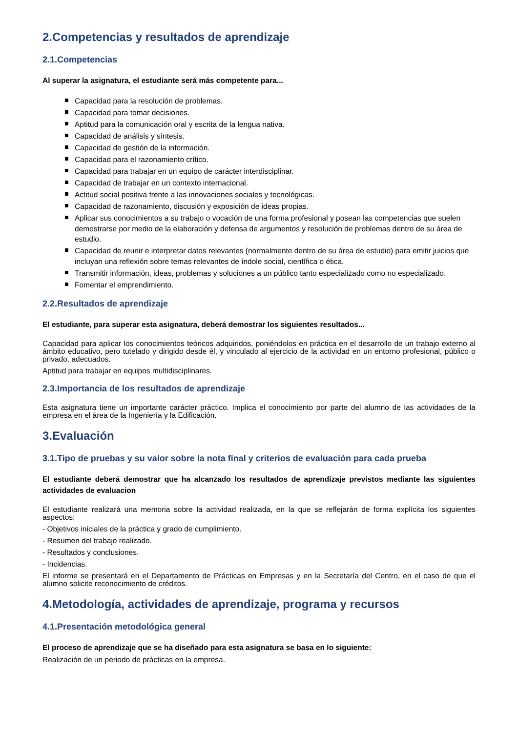2.Competencias y resultados de aprendizaje
2.1.Competencias
Al superar la asignatura, el estudiante será más competente para...
Capacidad para la resolución de problemas.
Capacidad para tomar decisiones.
Aptitud para la comunicación oral y escrita de la lengua nativa.
Capacidad de análisis y síntesis.
Capacidad de gestión de la información.
Capacidad para el razonamiento crítico.
Capacidad para trabajar en un equipo de carácter interdisciplinar.
Capacidad de trabajar en un contexto internacional.
Actitud social positiva frente a las innovaciones sociales y tecnológicas.
Capacidad de razonamiento, discusión y exposición de ideas propias.
Aplicar sus conocimientos a su trabajo o vocación de una forma profesional y posean las competencias que suelen demostrarse por medio de la elaboración y defensa de argumentos y resolución de problemas dentro de su área de estudio.
Capacidad de reunir e interpretar datos relevantes (normalmente dentro de su área de estudio) para emitir juicios que incluyan una reflexión sobre temas relevantes de índole social, científica o ética.
Transmitir información, ideas, problemas y soluciones a un público tanto especializado como no especializado.
Fomentar el emprendimiento.
2.2.Resultados de aprendizaje
El estudiante, para superar esta asignatura, deberá demostrar los siguientes resultados...
Capacidad para aplicar los conocimientos teóricos adquiridos, poniéndolos en práctica en el desarrollo de un trabajo externo al ámbito educativo, pero tutelado y dirigido desde él, y vinculado al ejercicio de la actividad en un entorno profesional, público o privado, adecuados.
Aptitud para trabajar en equipos multidisciplinares.
2.3.Importancia de los resultados de aprendizaje
Esta asignatura tiene un importante carácter práctico. Implica el conocimiento por parte del alumno de las actividades de la empresa en el área de la Ingeniería y la Edificación.
3.Evaluación
3.1.Tipo de pruebas y su valor sobre la nota final y criterios de evaluación para cada prueba
El estudiante deberá demostrar que ha alcanzado los resultados de aprendizaje previstos mediante las siguientes actividades de evaluacion
El estudiante realizará una memoria sobre la actividad realizada, en la que se reflejarán de forma explícita los siguientes aspectos:
- Objetivos iniciales de la práctica y grado de cumplimiento.
- Resumen del trabajo realizado.
- Resultados y conclusiones.
- Incidencias.
El informe se presentará en el Departamento de Prácticas en Empresas y en la Secretaría del Centro, en el caso de que el alumno solicite reconocimiento de créditos.
4.Metodología, actividades de aprendizaje, programa y recursos
4.1.Presentación metodológica general
El proceso de aprendizaje que se ha diseñado para esta asignatura se basa en lo siguiente:
Realización de un periodo de prácticas en la empresa.